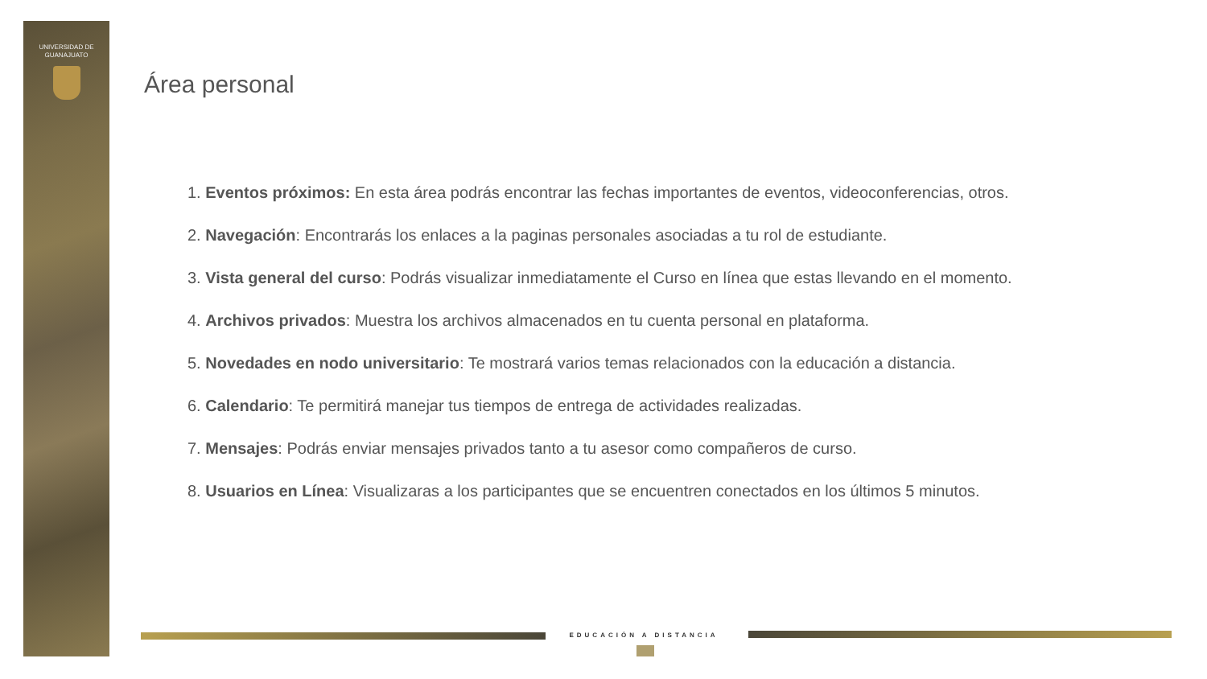UNIVERSIDAD DE
GUANAJUATO
Área personal
1. Eventos próximos: En esta área podrás encontrar las fechas importantes de eventos, videoconferencias, otros.
2. Navegación: Encontrarás los enlaces a la paginas personales asociadas a tu rol de estudiante.
3. Vista general del curso: Podrás visualizar inmediatamente el Curso en línea que estas llevando en el momento.
4. Archivos privados: Muestra los archivos almacenados en tu cuenta personal en plataforma.
5. Novedades en nodo universitario: Te mostrará varios temas relacionados con la educación a distancia.
6. Calendario: Te permitirá manejar tus tiempos de entrega de actividades realizadas.
7. Mensajes: Podrás enviar mensajes privados tanto a tu asesor como compañeros de curso.
8. Usuarios en Línea: Visualizaras a los participantes que se encuentren conectados en los últimos 5 minutos.
EDUCACIÓN A DISTANCIA